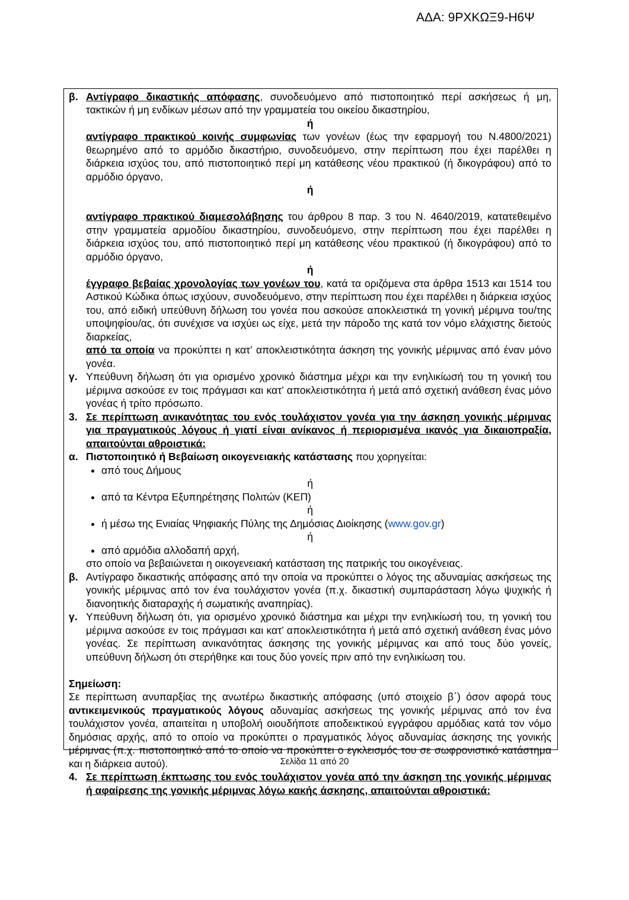ΑΔΑ: 9ΡΧΚΩΞ9-Η6Ψ
β. Αντίγραφο δικαστικής απόφασης, συνοδευόμενο από πιστοποιητικό περί ασκήσεως ή μη, τακτικών ή μη ενδίκων μέσων από την γραμματεία του οικείου δικαστηρίου,
ή
αντίγραφο πρακτικού κοινής συμφωνίας των γονέων (έως την εφαρμογή του Ν.4800/2021) θεωρημένο από το αρμόδιο δικαστήριο, συνοδευόμενο, στην περίπτωση που έχει παρέλθει η διάρκεια ισχύος του, από πιστοποιητικό περί μη κατάθεσης νέου πρακτικού (ή δικογράφου) από το αρμόδιο όργανο,
ή
αντίγραφο πρακτικού διαμεσολάβησης του άρθρου 8 παρ. 3 του Ν. 4640/2019, κατατεθειμένο στην γραμματεία αρμοδίου δικαστηρίου, συνοδευόμενο, στην περίπτωση που έχει παρέλθει η διάρκεια ισχύος του, από πιστοποιητικό περί μη κατάθεσης νέου πρακτικού (ή δικογράφου) από το αρμόδιο όργανο,
ή
έγγραφο βεβαίας χρονολογίας των γονέων του, κατά τα οριζόμενα στα άρθρα 1513 και 1514 του Αστικού Κώδικα όπως ισχύουν, συνοδευόμενο, στην περίπτωση που έχει παρέλθει η διάρκεια ισχύος του, από ειδική υπεύθυνη δήλωση του γονέα που ασκούσε αποκλειστικά τη γονική μέριμνα του/της υποψηφίου/ας, ότι συνέχισε να ισχύει ως είχε, μετά την πάροδο της κατά τον νόμο ελάχιστης διετούς διαρκείας,
από τα οποία να προκύπτει η κατ’ αποκλειστικότητα άσκηση της γονικής μέριμνας από έναν μόνο γονέα.
γ. Υπεύθυνη δήλωση ότι για ορισμένο χρονικό διάστημα μέχρι και την ενηλικίωσή του τη γονική του μέριμνα ασκούσε εν τοις πράγμασι και κατ’ αποκλειστικότητα ή μετά από σχετική ανάθεση ένας μόνο γονέας ή τρίτο πρόσωπο.
3. Σε περίπτωση ανικανότητας του ενός τουλάχιστον γονέα για την άσκηση γονικής μέριμνας για πραγματικούς λόγους ή γιατί είναι ανίκανος ή περιορισμένα ικανός για δικαιοπραξία, απαιτούνται αθροιστικά:
α. Πιστοποιητικό ή Βεβαίωση οικογενειακής κατάστασης που χορηγείται:
από τους Δήμους
ή
από τα Κέντρα Εξυπηρέτησης Πολιτών (ΚΕΠ)
ή
ή μέσω της Ενιαίας Ψηφιακής Πύλης της Δημόσιας Διοίκησης (www.gov.gr)
ή
από αρμόδια αλλοδαπή αρχή,
στο οποίο να βεβαιώνεται η οικογενειακή κατάσταση της πατρικής του οικογένειας.
β. Αντίγραφο δικαστικής απόφασης από την οποία να προκύπτει ο λόγος της αδυναμίας ασκήσεως της γονικής μέριμνας από τον ένα τουλάχιστον γονέα (π.χ. δικαστική συμπαράσταση λόγω ψυχικής ή διανοητικής διαταραχής ή σωματικής αναπηρίας).
γ. Υπεύθυνη δήλωση ότι, για ορισμένο χρονικό διάστημα και μέχρι την ενηλικίωσή του, τη γονική του μέριμνα ασκούσε εν τοις πράγμασι και κατ’ αποκλειστικότητα ή μετά από σχετική ανάθεση ένας μόνο γονέας. Σε περίπτωση ανικανότητας άσκησης της γονικής μέριμνας και από τους δύο γονείς, υπεύθυνη δήλωση ότι στερήθηκε και τους δύο γονείς πριν από την ενηλικίωση του.
Σημείωση:
Σε περίπτωση ανυπαρξίας της ανωτέρω δικαστικής απόφασης (υπό στοιχείο β΄) όσον αφορά τους αντικειμενικούς πραγματικούς λόγους αδυναμίας ασκήσεως της γονικής μέριμνας από τον ένα τουλάχιστον γονέα, απαιτείται η υποβολή οιουδήποτε αποδεικτικού εγγράφου αρμόδιας κατά τον νόμο δημόσιας αρχής, από το οποίο να προκύπτει ο πραγματικός λόγος αδυναμίας άσκησης της γονικής μέριμνας (π.χ. πιστοποιητικό από το οποίο να προκύπτει ο εγκλεισμός του σε σωφρονιστικό κατάστημα και η διάρκεια αυτού).
4. Σε περίπτωση έκπτωσης του ενός τουλάχιστον γονέα από την άσκηση της γονικής μέριμνας ή αφαίρεσης της γονικής μέριμνας λόγω κακής άσκησης, απαιτούνται αθροιστικά:
Σελίδα 11 από 20